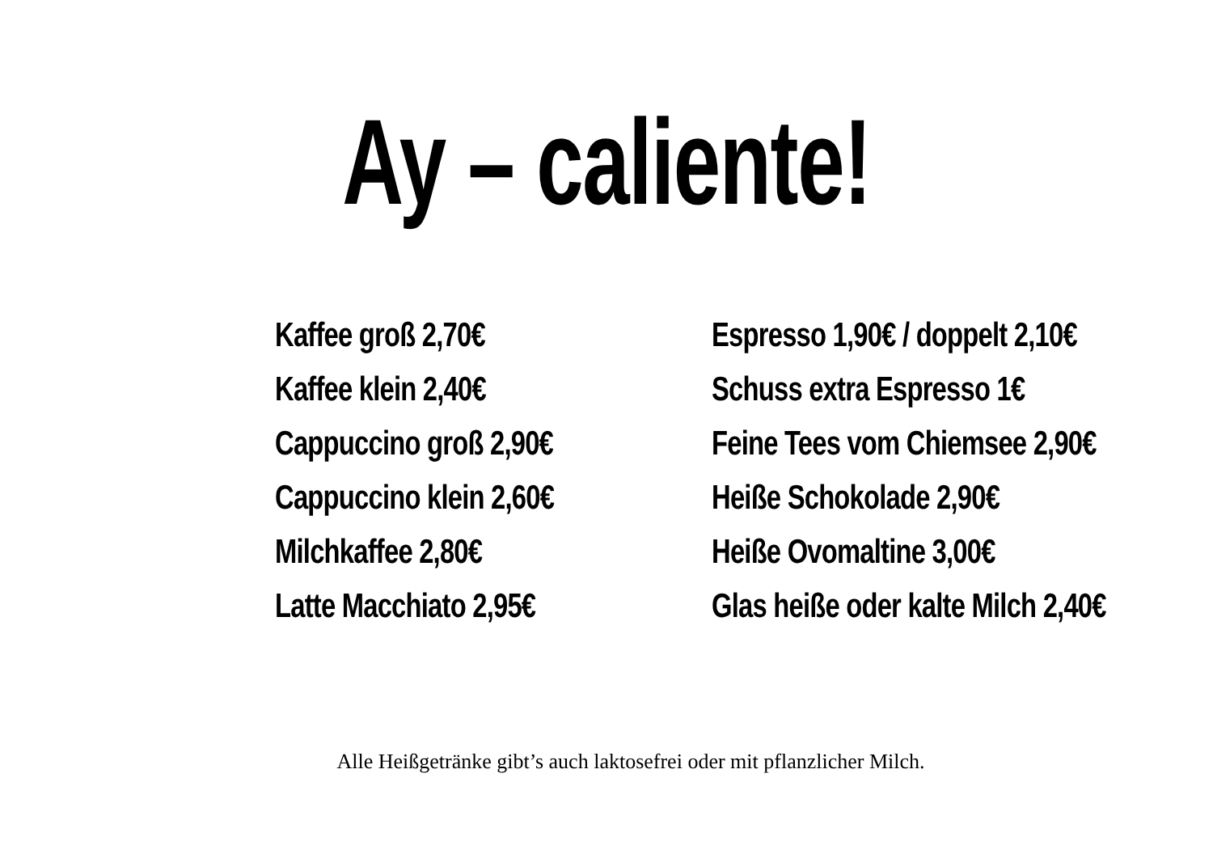Ay – caliente!
Kaffee groß 2,70€
Kaffee klein 2,40€
Cappuccino groß 2,90€
Cappuccino klein 2,60€
Milchkaffee 2,80€
Latte Macchiato 2,95€
Espresso 1,90€ / doppelt 2,10€
Schuss extra Espresso 1€
Feine Tees vom Chiemsee 2,90€
Heiße Schokolade 2,90€
Heiße Ovomaltine 3,00€
Glas heiße oder kalte Milch 2,40€
Alle Heißgetränke gibt’s auch laktosefrei oder mit pflanzlicher Milch.